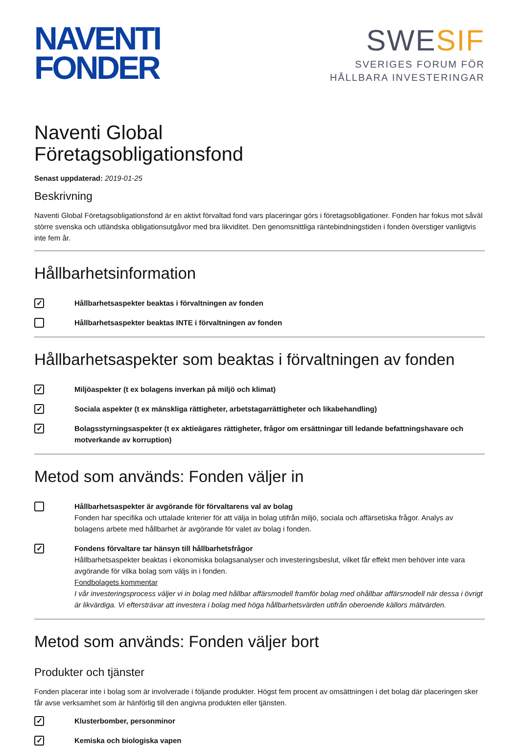NAVENTI
FONDER
SWESIF
SVERIGES FORUM FÖR
HÅLLBARA INVESTERINGAR
Naventi Global
Företagsobligationsfond
Senast uppdaterad: 2019-01-25
Beskrivning
Naventi Global Företagsobligationsfond är en aktivt förvaltad fond vars placeringar görs i företagsobligationer. Fonden har fokus mot såväl större svenska och utländska obligationsutgåvor med bra likviditet. Den genomsnittliga räntebindningstiden i fonden överstiger vanligtvis inte fem år.
Hållbarhetsinformation
✓
Hållbarhetsaspekter beaktas i förvaltningen av fonden
Hållbarhetsaspekter beaktas INTE i förvaltningen av fonden
Hållbarhetsaspekter som beaktas i förvaltningen av fonden
✓
Miljöaspekter (t ex bolagens inverkan på miljö och klimat)
✓
Sociala aspekter (t ex mänskliga rättigheter, arbetstagarrättigheter och likabehandling)
✓
Bolagsstyrningsaspekter (t ex aktieägares rättigheter, frågor om ersättningar till ledande befattningshavare och motverkande av korruption)
Metod som används: Fonden väljer in
Hållbarhetsaspekter är avgörande för förvaltarens val av bolag
Fonden har specifika och uttalade kriterier för att välja in bolag utifrån miljö, sociala och affärsetiska frågor. Analys av bolagens arbete med hållbarhet är avgörande för valet av bolag i fonden.
✓
Fondens förvaltare tar hänsyn till hållbarhetsfrågor
Hållbarhetsaspekter beaktas i ekonomiska bolagsanalyser och investeringsbeslut, vilket får effekt men behöver inte vara avgörande för vilka bolag som väljs in i fonden.
Fondbolagets kommentar
I vår investeringsprocess väljer vi in bolag med hållbar affärsmodell framför bolag med ohållbar affärsmodell när dessa i övrigt är likvärdiga. Vi eftersträvar att investera i bolag med höga hållbarhetsvärden utifrån oberoende källors mätvärden.
Metod som används: Fonden väljer bort
Produkter och tjänster
Fonden placerar inte i bolag som är involverade i följande produkter. Högst fem procent av omsättningen i det bolag där placeringen sker får avse verksamhet som är hänförlig till den angivna produkten eller tjänsten.
✓
Klusterbomber, personminor
✓
Kemiska och biologiska vapen